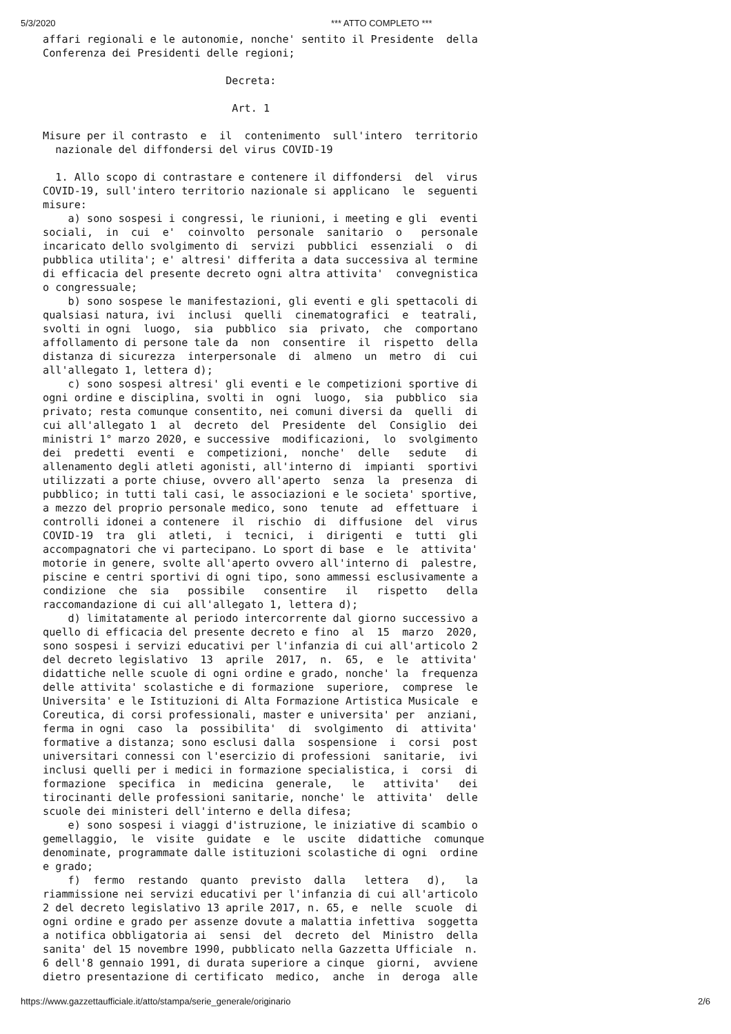5/3/2020 *** ATTO COMPLETO ***
affari regionali e le autonomie, nonche' sentito il Presidente  della
Conferenza dei Presidenti delle regioni;

                             Decreta:

                              Art. 1

Misure per il contrasto  e  il  contenimento  sull'intero  territorio
  nazionale del diffondersi del virus COVID-19

  1. Allo scopo di contrastare e contenere il diffondersi  del  virus
COVID-19, sull'intero territorio nazionale si applicano  le  seguenti
misure:
    a) sono sospesi i congressi, le riunioni, i meeting e gli  eventi
sociali,  in  cui  e'  coinvolto  personale  sanitario  o   personale
incaricato dello svolgimento di  servizi  pubblici  essenziali  o  di
pubblica utilita'; e' altresi' differita a data successiva al termine
di efficacia del presente decreto ogni altra attivita'  convegnistica
o congressuale;
    b) sono sospese le manifestazioni, gli eventi e gli spettacoli di
qualsiasi natura, ivi  inclusi  quelli  cinematografici  e  teatrali,
svolti in ogni  luogo,  sia  pubblico  sia  privato,  che  comportano
affollamento di persone tale da  non  consentire  il  rispetto  della
distanza di sicurezza  interpersonale  di  almeno  un  metro  di  cui
all'allegato 1, lettera d);
    c) sono sospesi altresi' gli eventi e le competizioni sportive di
ogni ordine e disciplina, svolti in  ogni  luogo,  sia  pubblico  sia
privato; resta comunque consentito, nei comuni diversi da  quelli  di
cui all'allegato 1  al  decreto  del  Presidente  del  Consiglio  dei
ministri 1° marzo 2020, e successive  modificazioni,  lo  svolgimento
dei  predetti  eventi  e  competizioni,  nonche'  delle   sedute   di
allenamento degli atleti agonisti, all'interno di  impianti  sportivi
utilizzati a porte chiuse, ovvero all'aperto  senza  la  presenza  di
pubblico; in tutti tali casi, le associazioni e le societa' sportive,
a mezzo del proprio personale medico, sono  tenute  ad  effettuare  i
controlli idonei a contenere  il  rischio  di  diffusione  del  virus
COVID-19  tra  gli  atleti,  i  tecnici,  i  dirigenti  e  tutti  gli
accompagnatori che vi partecipano. Lo sport di base  e  le  attivita'
motorie in genere, svolte all'aperto ovvero all'interno di  palestre,
piscine e centri sportivi di ogni tipo, sono ammessi esclusivamente a
condizione  che  sia   possibile   consentire   il   rispetto   della
raccomandazione di cui all'allegato 1, lettera d);
    d) limitatamente al periodo intercorrente dal giorno successivo a
quello di efficacia del presente decreto e fino  al  15  marzo  2020,
sono sospesi i servizi educativi per l'infanzia di cui all'articolo 2
del decreto legislativo  13  aprile  2017,  n.  65,  e  le  attivita'
didattiche nelle scuole di ogni ordine e grado, nonche' la  frequenza
delle attivita' scolastiche e di formazione  superiore,  comprese  le
Universita' e le Istituzioni di Alta Formazione Artistica Musicale  e
Coreutica, di corsi professionali, master e universita' per  anziani,
ferma in ogni  caso  la  possibilita'  di  svolgimento  di  attivita'
formative a distanza; sono esclusi dalla  sospensione  i  corsi  post
universitari connessi con l'esercizio di professioni  sanitarie,  ivi
inclusi quelli per i medici in formazione specialistica, i  corsi  di
formazione  specifica  in  medicina  generale,   le   attivita'   dei
tirocinanti delle professioni sanitarie, nonche' le  attivita'  delle
scuole dei ministeri dell'interno e della difesa;
    e) sono sospesi i viaggi d'istruzione, le iniziative di scambio o
gemellaggio,  le  visite  guidate  e  le  uscite  didattiche  comunque
denominate, programmate dalle istituzioni scolastiche di ogni  ordine
e grado;
    f)  fermo  restando  quanto  previsto  dalla   lettera   d),   la
riammissione nei servizi educativi per l'infanzia di cui all'articolo
2 del decreto legislativo 13 aprile 2017, n. 65, e  nelle  scuole  di
ogni ordine e grado per assenze dovute a malattia infettiva  soggetta
a notifica obbligatoria ai  sensi  del  decreto  del  Ministro  della
sanita' del 15 novembre 1990, pubblicato nella Gazzetta Ufficiale  n.
6 dell'8 gennaio 1991, di durata superiore a cinque  giorni,  avviene
dietro presentazione di certificato  medico,  anche  in  deroga  alle
https://www.gazzettaufficiale.it/atto/stampa/serie_generale/originario 2/6